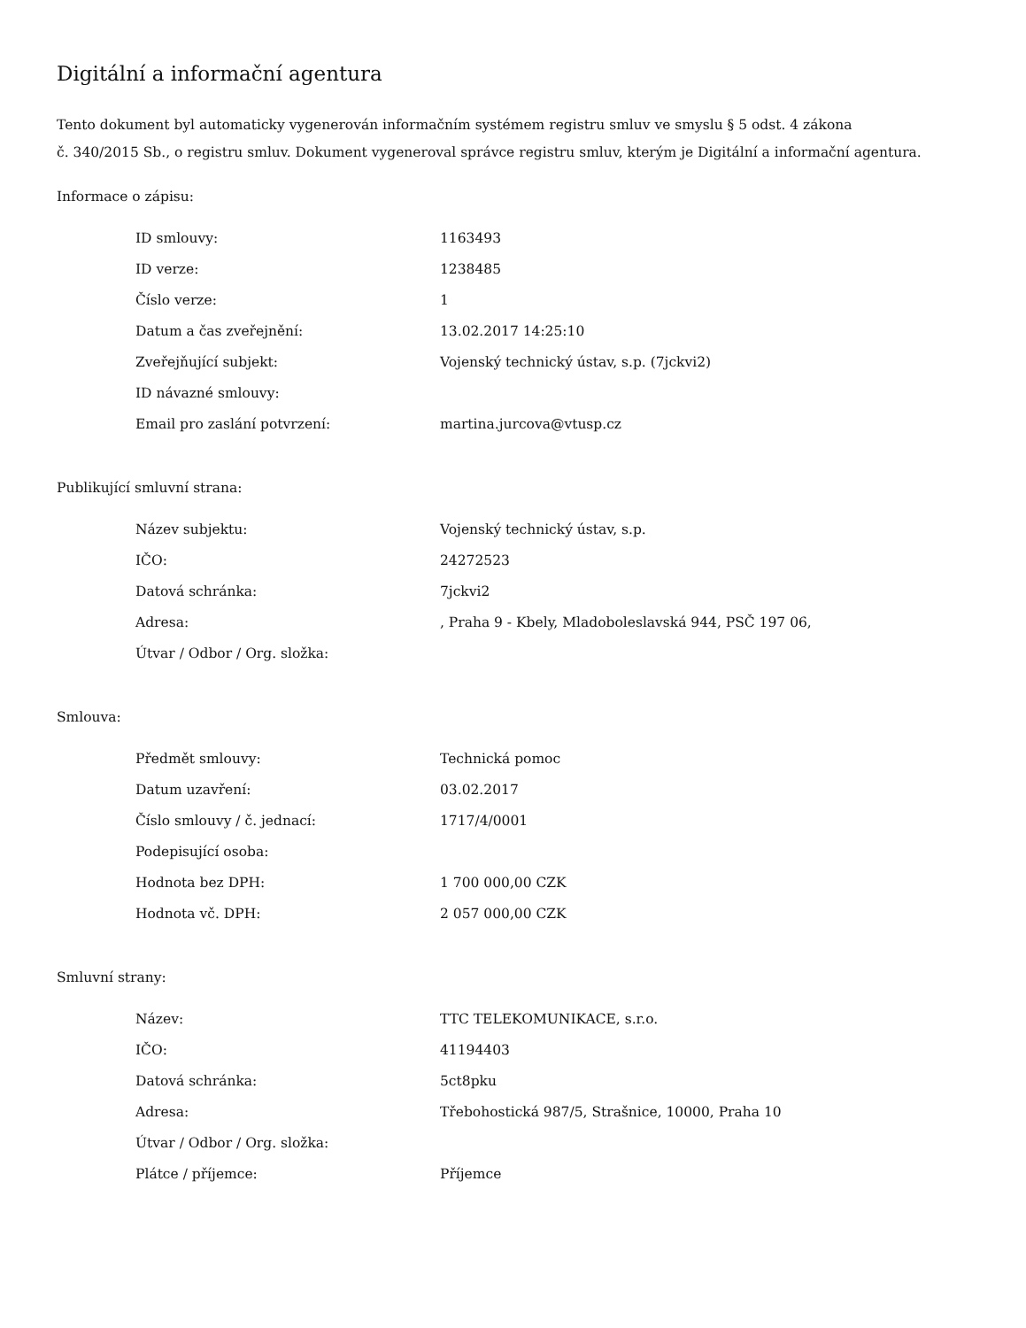Digitální a informační agentura
Tento dokument byl automaticky vygenerován informačním systémem registru smluv ve smyslu § 5 odst. 4 zákona
č. 340/2015 Sb., o registru smluv. Dokument vygeneroval správce registru smluv, kterým je Digitální a informační agentura.
Informace o zápisu:
| ID smlouvy: | 1163493 |
| ID verze: | 1238485 |
| Číslo verze: | 1 |
| Datum a čas zveřejnění: | 13.02.2017 14:25:10 |
| Zveřejňující subjekt: | Vojenský technický ústav, s.p. (7jckvi2) |
| ID návazné smlouvy: | |
| Email pro zaslání potvrzení: | martina.jurcova@vtusp.cz |
Publikující smluvní strana:
| Název subjektu: | Vojenský technický ústav, s.p. |
| IČO: | 24272523 |
| Datová schránka: | 7jckvi2 |
| Adresa: | , Praha 9 - Kbely, Mladoboleslavská 944, PSČ 197 06, |
| Útvar / Odbor / Org. složka: | |
Smlouva:
| Předmět smlouvy: | Technická pomoc |
| Datum uzavření: | 03.02.2017 |
| Číslo smlouvy / č. jednací: | 1717/4/0001 |
| Podepisující osoba: | |
| Hodnota bez DPH: | 1 700 000,00 CZK |
| Hodnota vč. DPH: | 2 057 000,00 CZK |
Smluvní strany:
| Název: | TTC TELEKOMUNIKACE, s.r.o. |
| IČO: | 41194403 |
| Datová schránka: | 5ct8pku |
| Adresa: | Třebohostická 987/5, Strašnice, 10000, Praha 10 |
| Útvar / Odbor / Org. složka: | |
| Plátce / příjemce: | Příjemce |